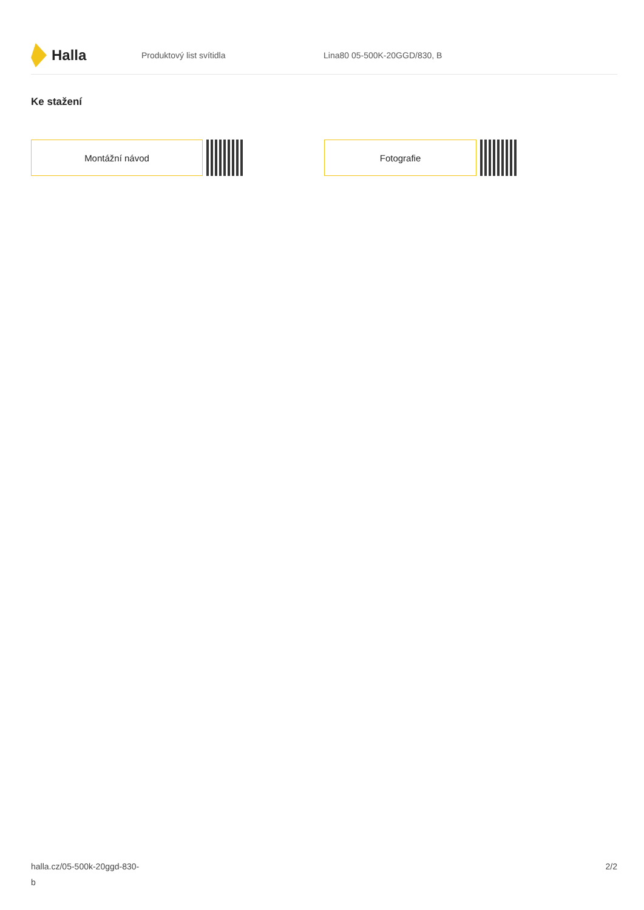Halla
Produktový list svítidla Lina80 05-500K-20GGD/830, B
Ke stažení
Montážní návod Fotografie
halla.cz/05-500k-20ggd-830-
b
2/2